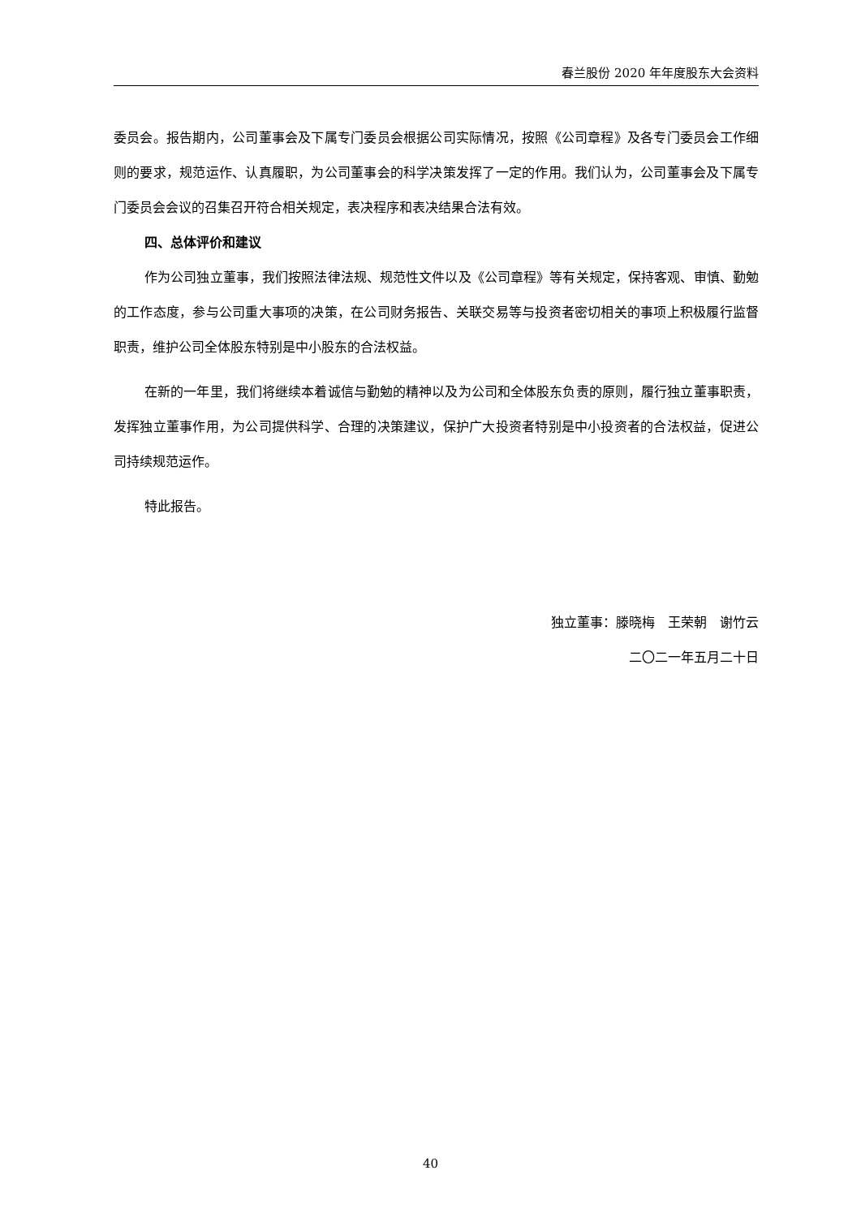春兰股份 2020 年年度股东大会资料
委员会。报告期内，公司董事会及下属专门委员会根据公司实际情况，按照《公司章程》及各专门委员会工作细则的要求，规范运作、认真履职，为公司董事会的科学决策发挥了一定的作用。我们认为，公司董事会及下属专门委员会会议的召集召开符合相关规定，表决程序和表决结果合法有效。
四、总体评价和建议
作为公司独立董事，我们按照法律法规、规范性文件以及《公司章程》等有关规定，保持客观、审慎、勤勉的工作态度，参与公司重大事项的决策，在公司财务报告、关联交易等与投资者密切相关的事项上积极履行监督职责，维护公司全体股东特别是中小股东的合法权益。
在新的一年里，我们将继续本着诚信与勤勉的精神以及为公司和全体股东负责的原则，履行独立董事职责，发挥独立董事作用，为公司提供科学、合理的决策建议，保护广大投资者特别是中小投资者的合法权益，促进公司持续规范运作。
特此报告。
独立董事：滕晓梅　王荣朝　谢竹云
二〇二一年五月二十日
40